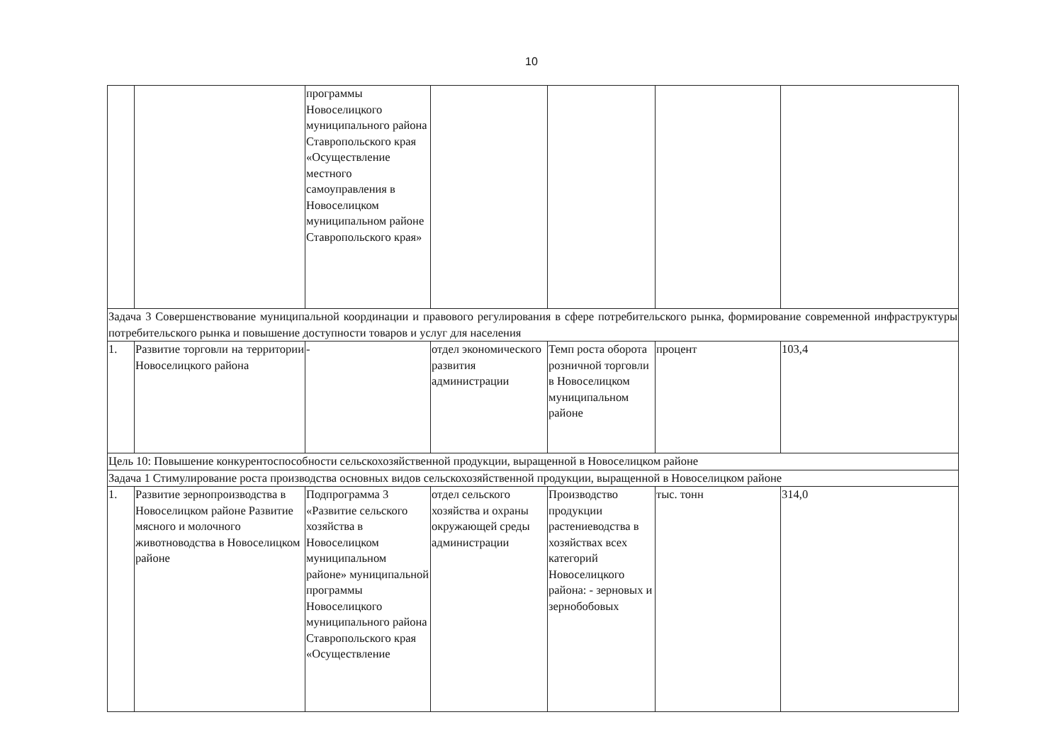10
| | | программы Новоселицкого муниципального района Ставропольского края «Осуществление местного самоуправления в Новоселицком муниципальном районе Ставропольского края» | | | | |
| Задача 3 Совершенствование муниципальной координации и правового регулирования в сфере потребительского рынка, формирование современной инфраструктуры потребительского рынка и повышение доступности товаров и услуг для населения | | | | | | |
| 1. | Развитие торговли на территории Новоселицкого района | - | отдел экономического развития администрации | Темп роста оборота розничной торговли в Новоселицком муниципальном районе | процент | 103,4 |
| Цель 10: Повышение конкурентоспособности сельскохозяйственной продукции, выращенной в Новоселицком районе | | | | | | |
| Задача 1 Стимулирование роста производства основных видов сельскохозяйственной продукции, выращенной в Новоселицком районе | | | | | | |
| 1. | Развитие зернопроизводства в Новоселицком районе Развитие мясного и молочного животноводства в Новоселицком районе | Подпрограмма 3 «Развитие сельского хозяйства в Новоселицком муниципальном районе» муниципальной программы Новоселицкого муниципального района Ставропольского края «Осуществление | отдел сельского хозяйства и охраны окружающей среды администрации | Производство продукции растениеводства в хозяйствах всех категорий Новоселицкого района: - зерновых и зернобобовых | тыс. тонн | 314,0 |